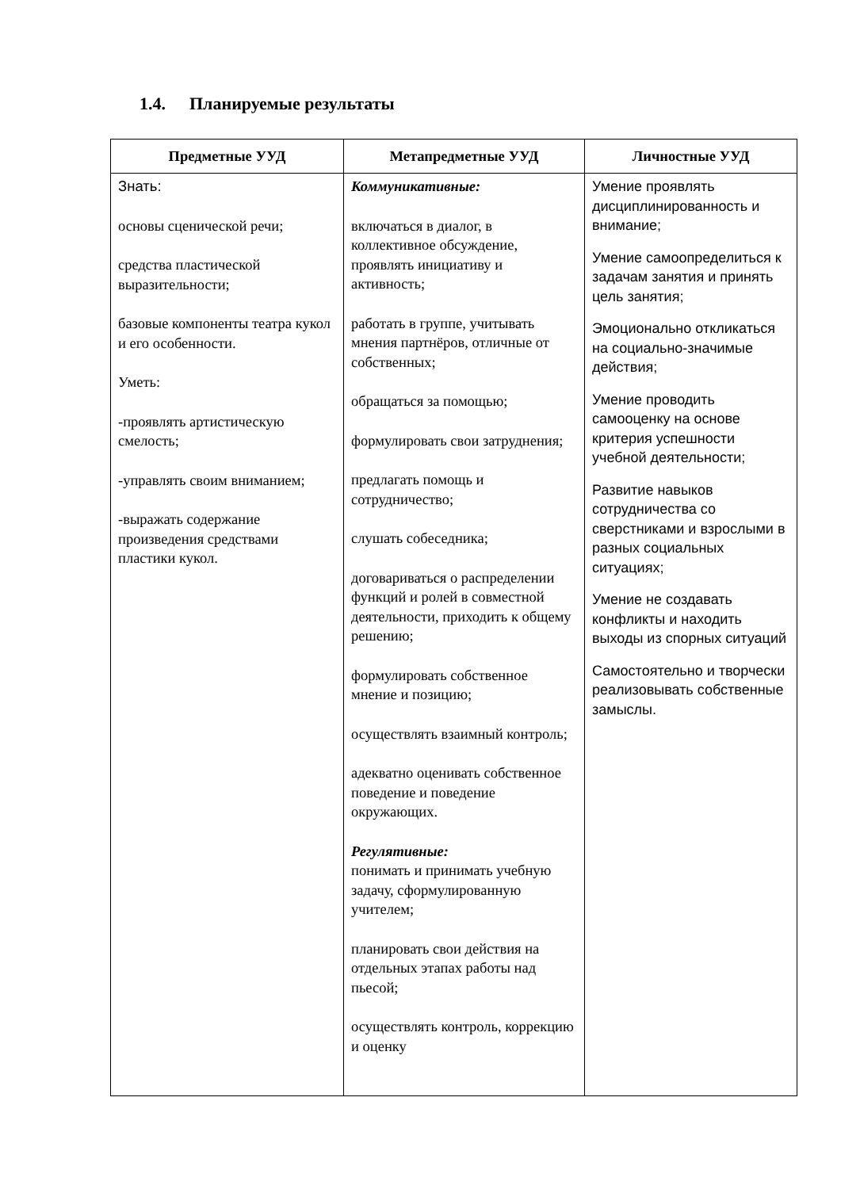1.4. Планируемые результаты
| Предметные УУД | Метапредметные УУД | Личностные УУД |
| --- | --- | --- |
| Знать: основы сценической речи; средства пластической выразительности; базовые компоненты театра кукол и его особенности. Уметь: -проявлять артистическую смелость; -управлять своим вниманием; -выражать содержание произведения средствами пластики кукол. | Коммуникативные: включаться в диалог, в коллективное обсуждение, проявлять инициативу и активность; работать в группе, учитывать мнения партнёров, отличные от собственных; обращаться за помощью; формулировать свои затруднения; предлагать помощь и сотрудничество; слушать собеседника; договариваться о распределении функций и ролей в совместной деятельности, приходить к общему решению; формулировать собственное мнение и позицию; осуществлять взаимный контроль; адекватно оценивать собственное поведение и поведение окружающих. Регулятивные: понимать и принимать учебную задачу, сформулированную учителем; планировать свои действия на отдельных этапах работы над пьесой; осуществлять контроль, коррекцию и оценку | Умение проявлять дисциплинированность и внимание; Умение самоопределиться к задачам занятия и принять цель занятия; Эмоционально откликаться на социально-значимые действия; Умение проводить самооценку на основе критерия успешности учебной деятельности; Развитие навыков сотрудничества со сверстниками и взрослыми в разных социальных ситуациях; Умение не создавать конфликты и находить выходы из спорных ситуаций Самостоятельно и творчески реализовывать собственные замыслы. |